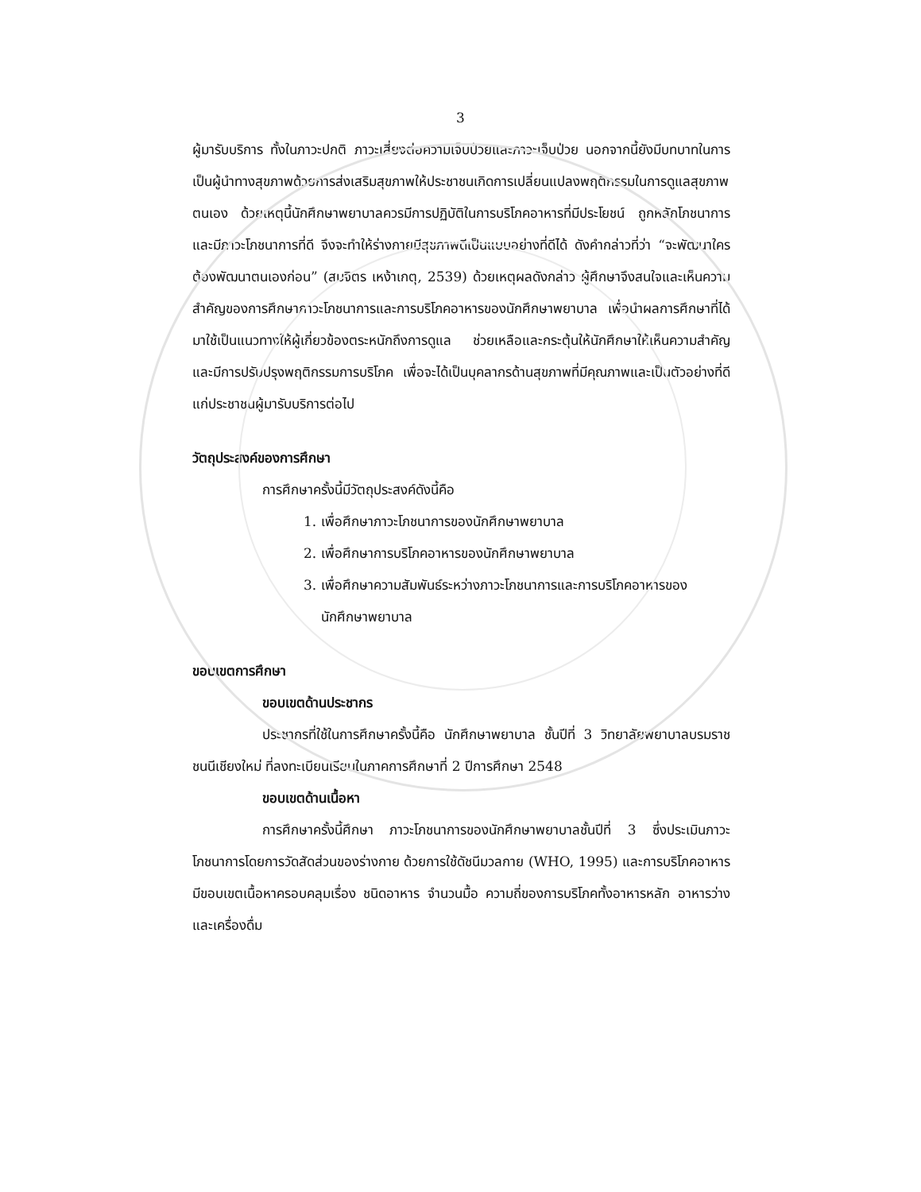3
ผู้มารับบริการ ทั้งในภาวะปกติ ภาวะเสี่ยงต่อความเจ็บป่วยและภาวะเจ็บป่วย นอกจากนี้ยังมีบทบาทในการเป็นผู้นำทางสุขภาพด้วยการส่งเสริมสุขภาพให้ประชาชนเกิดการเปลี่ยนแปลงพฤติกรรมในการดูแลสุขภาพตนเอง ด้วยเหตุนี้นักศึกษาพยาบาลควรมีการปฏิบัติในการบริโภคอาหารที่มีประโยชน์ ถูกหลักโภชนาการและมีภาวะโภชนาการที่ดี จึงจะทำให้ร่างกายมีสุขภาพดีเป็นแบบอย่างที่ดีได้ ดังคำกล่าวที่ว่า “จะพัฒนาใครต้องพัฒนาตนเองก่อน” (สมจิตร เหง้าเกตุ, 2539) ด้วยเหตุผลดังกล่าว ผู้ศึกษาจึงสนใจและเห็นความสำคัญของการศึกษาภาวะโภชนาการและการบริโภคอาหารของนักศึกษาพยาบาล เพื่อนำผลการศึกษาที่ได้มาใช้เป็นแนวทางให้ผู้เกี่ยวข้องตระหนักถึงการดูแล ช่วยเหลือและกระตุ้นให้นักศึกษาให้เห็นความสำคัญและมีการปรับปรุงพฤติกรรมการบริโภค เพื่อจะได้เป็นบุคลากรด้านสุขภาพที่มีคุณภาพและเป็นตัวอย่างที่ดีแก่ประชาชนผู้มารับบริการต่อไป
วัตถุประสงค์ของการศึกษา
การศึกษาครั้งนี้มีวัตถุประสงค์ดังนี้คือ
1. เพื่อศึกษาภาวะโภชนาการของนักศึกษาพยาบาล
2. เพื่อศึกษาการบริโภคอาหารของนักศึกษาพยาบาล
3. เพื่อศึกษาความสัมพันธ์ระหว่างภาวะโภชนาการและการบริโภคอาหารของ
นักศึกษาพยาบาล
ขอบเขตการศึกษา
ขอบเขตด้านประชากร
ประชากรที่ใช้ในการศึกษาครั้งนี้คือ นักศึกษาพยาบาล ชั้นปีที่ 3 วิทยาลัยพยาบาลบรมราชชนนีเชียงใหม่ ที่ลงทะเบียนเรียนในภาคการศึกษาที่ 2 ปีการศึกษา 2548
ขอบเขตด้านเนื้อหา
การศึกษาครั้งนี้ศึกษา ภาวะโภชนาการของนักศึกษาพยาบาลชั้นปีที่ 3 ซึ่งประเมินภาวะโภชนาการโดยการวัดสัดส่วนของร่างกาย ด้วยการใช้ดัชนีมวลกาย (WHO, 1995) และการบริโภคอาหารมีขอบเขตเนื้อหาครอบคลุมเรื่อง ชนิดอาหาร จำนวนมื้อ ความถี่ของการบริโภคทั้งอาหารหลัก อาหารว่างและเครื่องดื่ม